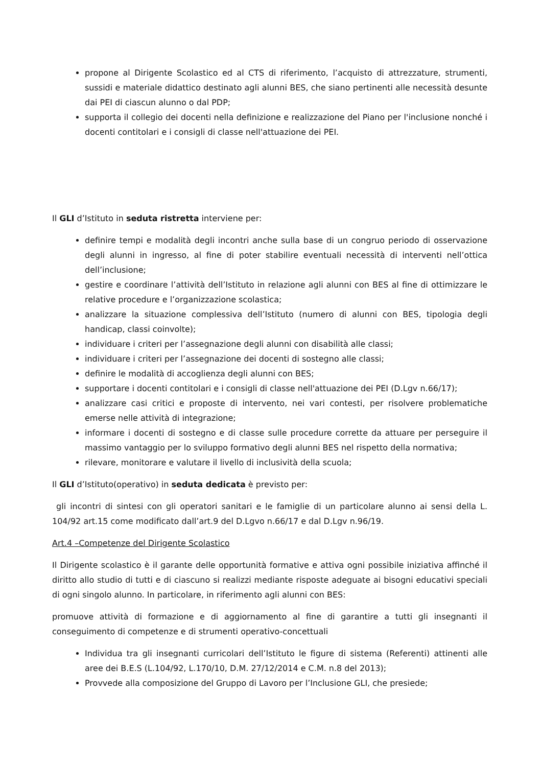propone al Dirigente Scolastico ed al CTS di riferimento, l’acquisto di attrezzature, strumenti, sussidi e materiale didattico destinato agli alunni BES, che siano pertinenti alle necessità desunte dai PEI di ciascun alunno o dal PDP;
supporta il collegio dei docenti nella definizione e realizzazione del Piano per l'inclusione nonché i docenti contitolari e i consigli di classe nell'attuazione dei PEI.
Il GLI d’Istituto in seduta ristretta interviene per:
definire tempi e modalità degli incontri anche sulla base di un congruo periodo di osservazione degli alunni in ingresso, al fine di poter stabilire eventuali necessità di interventi nell’ottica dell’inclusione;
gestire e coordinare l’attività dell’Istituto in relazione agli alunni con BES al fine di ottimizzare le relative procedure e l’organizzazione scolastica;
analizzare la situazione complessiva dell’Istituto (numero di alunni con BES, tipologia degli handicap, classi coinvolte);
individuare i criteri per l’assegnazione degli alunni con disabilità alle classi;
individuare i criteri per l’assegnazione dei docenti di sostegno alle classi;
definire le modalità di accoglienza degli alunni con BES;
supportare i docenti contitolari e i consigli di classe nell'attuazione dei PEI (D.Lgv n.66/17);
analizzare casi critici e proposte di intervento, nei vari contesti, per risolvere problematiche emerse nelle attività di integrazione;
informare i docenti di sostegno e di classe sulle procedure corrette da attuare per perseguire il massimo vantaggio per lo sviluppo formativo degli alunni BES nel rispetto della normativa;
rilevare, monitorare e valutare il livello di inclusività della scuola;
Il GLI d’Istituto(operativo) in seduta dedicata è previsto per:
gli incontri di sintesi con gli operatori sanitari e le famiglie di un particolare alunno ai sensi della L. 104/92 art.15 come modificato dall’art.9 del D.Lgvo n.66/17 e dal D.Lgv n.96/19.
Art.4 –Competenze del Dirigente Scolastico
Il Dirigente scolastico è il garante delle opportunità formative e attiva ogni possibile iniziativa affinché il diritto allo studio di tutti e di ciascuno si realizzi mediante risposte adeguate ai bisogni educativi speciali di ogni singolo alunno. In particolare, in riferimento agli alunni con BES:
promuove attività di formazione e di aggiornamento al fine di garantire a tutti gli insegnanti il conseguimento di competenze e di strumenti operativo-concettuali
Individua tra gli insegnanti curricolari dell’Istituto le figure di sistema (Referenti) attinenti alle aree dei B.E.S (L.104/92, L.170/10, D.M. 27/12/2014 e C.M. n.8 del 2013);
Provvede alla composizione del Gruppo di Lavoro per l’Inclusione GLI, che presiede;